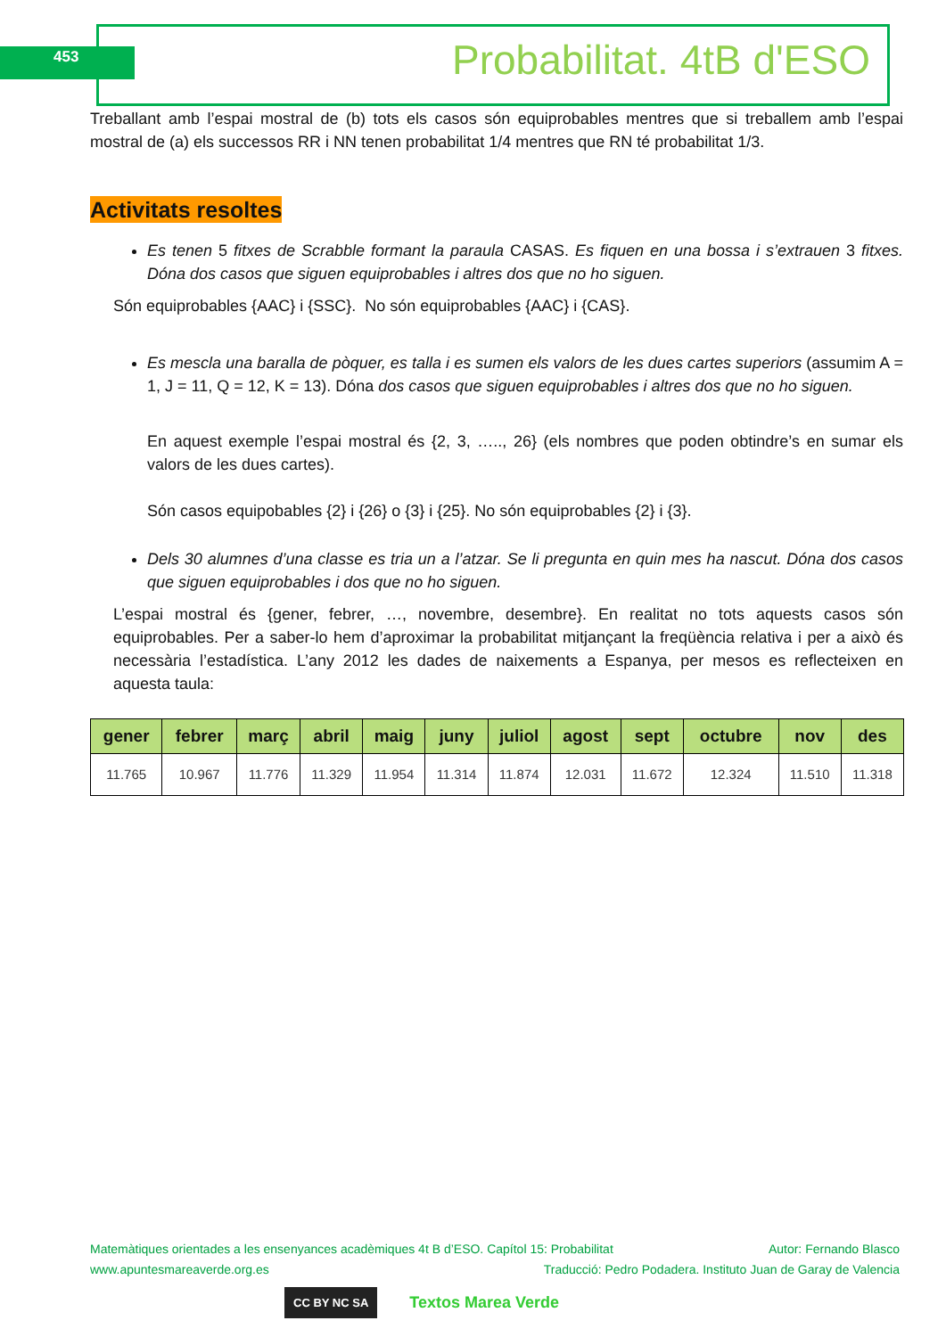453 Probabilitat. 4tB d'ESO
Treballant amb l’espai mostral de (b) tots els casos són equiprobables mentres que si treballem amb l’espai mostral de (a) els successos RR i NN tenen probabilitat 1/4 mentres que RN té probabilitat 1/3.
Activitats resoltes
Es tenen 5 fitxes de Scrabble formant la paraula CASAS. Es fiquen en una bossa i s’extrauen 3 fitxes. Dóna dos casos que siguen equiprobables i altres dos que no ho siguen.
Són equiprobables {AAC} i {SSC}. No són equiprobables {AAC} i {CAS}.
Es mescla una baralla de pòquer, es talla i es sumen els valors de les dues cartes superiors (assumim A = 1, J = 11, Q = 12, K = 13). Dóna dos casos que siguen equiprobables i altres dos que no ho siguen.
En aquest exemple l’espai mostral és {2, 3, ….., 26} (els nombres que poden obtindre’s en sumar els valors de les dues cartes).
Són casos equipobables {2} i {26} o {3} i {25}. No són equiprobables {2} i {3}.
Dels 30 alumnes d’una classe es tria un a l’atzar. Se li pregunta en quin mes ha nascut. Dóna dos casos que siguen equiprobables i dos que no ho siguen.
L’espai mostral és {gener, febrer, …, novembre, desembre}. En realitat no tots aquests casos són equiprobables. Per a saber-lo hem d’aproximar la probabilitat mitjançant la freqüència relativa i per a això és necessària l’estadística. L’any 2012 les dades de naixements a Espanya, per mesos es reflecteixen en aquesta taula:
| gener | febrer | març | abril | maig | juny | juliol | agost | sept | octubre | nov | des |
| --- | --- | --- | --- | --- | --- | --- | --- | --- | --- | --- | --- |
| 11.765 | 10.967 | 11.776 | 11.329 | 11.954 | 11.314 | 11.874 | 12.031 | 11.672 | 12.324 | 11.510 | 11.318 |
Matemàtiques orientades a les ensenyances acadèmiques 4t B d’ESO. Capítol 15: Probabilitat Autor: Fernando Blasco
www.apuntesmareaverde.org.es Traducció: Pedro Podadera. Instituto Juan de Garay de Valencia
CC BY NC SA Textos Marea Verde